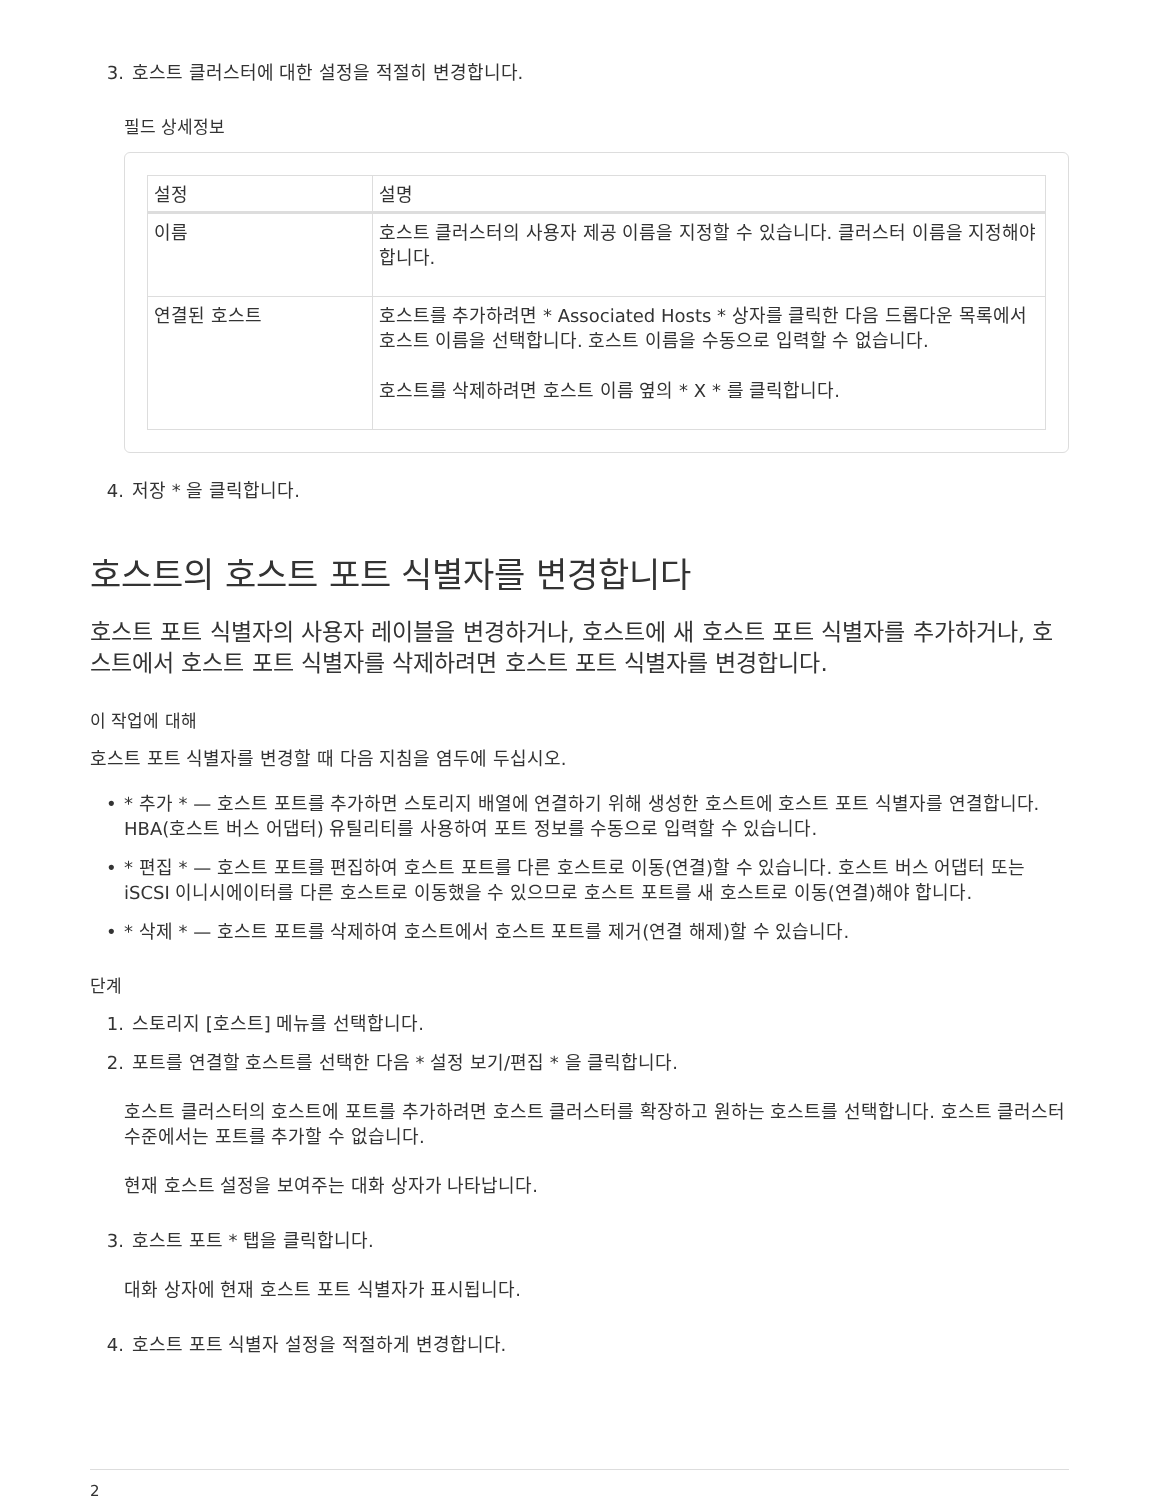3. 호스트 클러스터에 대한 설정을 적절히 변경합니다.
필드 상세정보
| 설정 | 설명 |
| --- | --- |
| 이름 | 호스트 클러스터의 사용자 제공 이름을 지정할 수 있습니다. 클러스터 이름을 지정해야 합니다. |
| 연결된 호스트 | 호스트를 추가하려면 * Associated Hosts * 상자를 클릭한 다음 드롭다운 목록에서 호스트 이름을 선택합니다. 호스트 이름을 수동으로 입력할 수 없습니다. 호스트를 삭제하려면 호스트 이름 옆의 * X * 를 클릭합니다. |
4. 저장 * 을 클릭합니다.
호스트의 호스트 포트 식별자를 변경합니다
호스트 포트 식별자의 사용자 레이블을 변경하거나, 호스트에 새 호스트 포트 식별자를 추가하거나, 호스트에서 호스트 포트 식별자를 삭제하려면 호스트 포트 식별자를 변경합니다.
이 작업에 대해
호스트 포트 식별자를 변경할 때 다음 지침을 염두에 두십시오.
• * 추가 * — 호스트 포트를 추가하면 스토리지 배열에 연결하기 위해 생성한 호스트에 호스트 포트 식별자를 연결합니다. HBA(호스트 버스 어댑터) 유틸리티를 사용하여 포트 정보를 수동으로 입력할 수 있습니다.
• * 편집 * — 호스트 포트를 편집하여 호스트 포트를 다른 호스트로 이동(연결)할 수 있습니다. 호스트 버스 어댑터 또는 iSCSI 이니시에이터를 다른 호스트로 이동했을 수 있으므로 호스트 포트를 새 호스트로 이동(연결)해야 합니다.
• * 삭제 * — 호스트 포트를 삭제하여 호스트에서 호스트 포트를 제거(연결 해제)할 수 있습니다.
단계
1. 스토리지 [호스트] 메뉴를 선택합니다.
2. 포트를 연결할 호스트를 선택한 다음 * 설정 보기/편집 * 을 클릭합니다.
호스트 클러스터의 호스트에 포트를 추가하려면 호스트 클러스터를 확장하고 원하는 호스트를 선택합니다. 호스트 클러스터 수준에서는 포트를 추가할 수 없습니다.
현재 호스트 설정을 보여주는 대화 상자가 나타납니다.
3. 호스트 포트 * 탭을 클릭합니다.
대화 상자에 현재 호스트 포트 식별자가 표시됩니다.
4. 호스트 포트 식별자 설정을 적절하게 변경합니다.
2